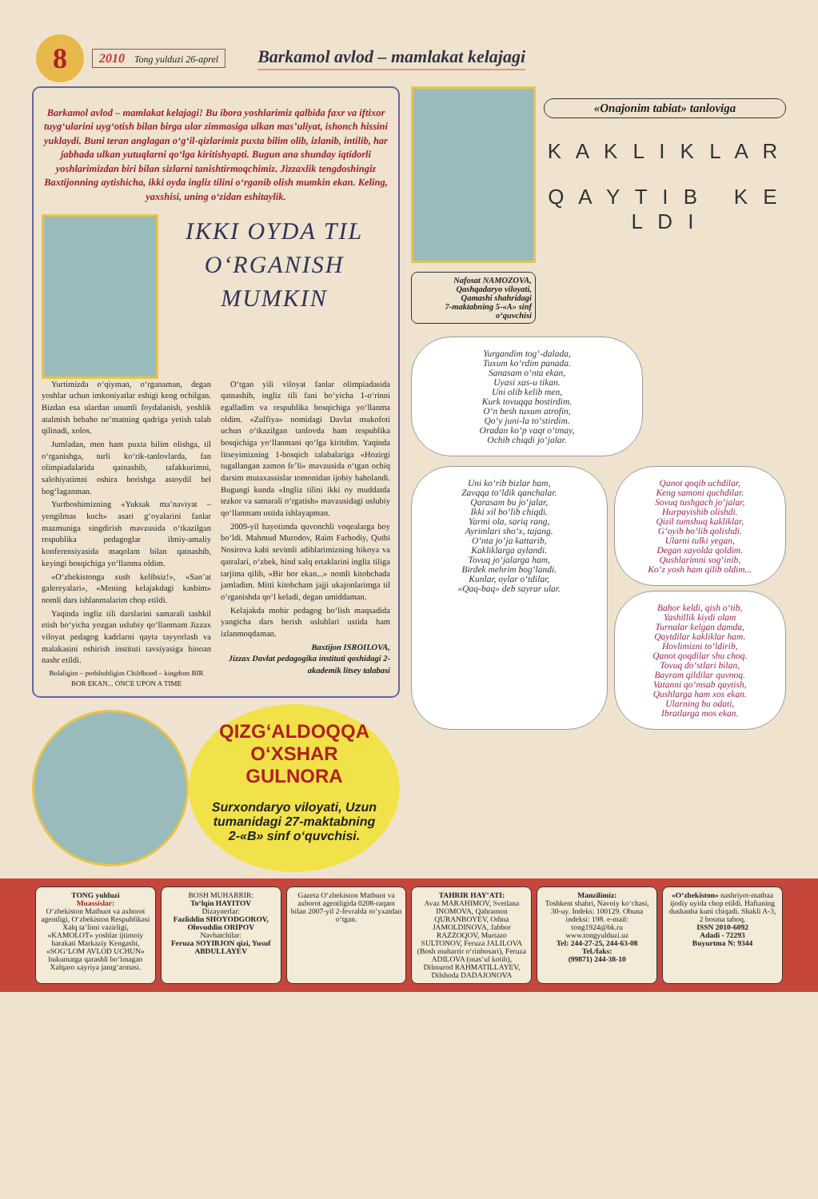8
2010 Tong yulduzi 26-aprel
Barkamol avlod – mamlakat kelajagi
Barkamol avlod – mamlakat kelajagi! Bu ibora yoshlarimiz qalbida faxr va iftixor tuyg‘ularini uyg‘otish bilan birga ular zimmasiga ulkan mas’uliyat, ishonch hissini yuklaydi. Buni teran anglagan o‘g‘il-qizlarimiz puxta bilim olib, izlanib, intilib, har jabhada ulkan yutuqlarni qo‘lga kiritishyapti. Bugun ana shunday iqtidorli yoshlarimizdan biri bilan sizlarni tanishtirmoqchimiz. Jizzaxlik tengdoshingiz Baxtijonning aytishicha, ikki oyda ingliz tilini o‘rganib olish mumkin ekan. Keling, yaxshisi, uning o‘zidan eshitaylik.
IKKI OYDA TIL O‘RGANISH MUMKIN
Yurtimizda o‘qiyman, o‘rganaman, degan yoshlar uchun imkoniyatlar eshigi keng ochilgan. Bizdan esa ulardan unumli foydalanish, yoshlik atalmish bebaho ne’matning qadriga yetish talab qilinadi, xolos.
Jumladan, men ham puxta bilim olishga, til o‘rganishga, turli ko‘rik-tanlovlarda, fan olimpiadalarida qatnashib, tafakkurimni, salohiyatimni oshira borishga astoydil bel bog‘laganman.
Yurtboshimizning «Yuksak ma’naviyat – yengilmas kuch» asari g‘oyalarini fanlar mazmuniga singdirish mavzusida o‘tkazilgan respublika pedagoglar ilmiy-amaliy konferensiyasida maqolam bilan qatnashib, keyingi bosqichiga yo‘llanma oldim.
«O‘zbekistonga xush kelibsiz!», «San’at galereyalari», «Mening kelajakdagi kasbim» nomli dars ishlanmalarim chop etildi.
Yaqinda ingliz tili darslarini samarali tashkil etish bo‘yicha yozgan uslubiy qo‘llanmam Jizzax viloyat pedagog kadrlarni qayta tayyorlash va malakasini oshirish instituti tavsiyasiga binoan nashr etildi.
Bolaligim – podshohligim Childhood – kingdom BIR BOR EKAN... ONCE UPON A TIME
O‘tgan yili viloyat fanlar olimpiadasida qatnashib, ingliz tili fani bo‘yicha 1-o‘rinni egalladim va respublika bosqichiga yo‘llanma oldim. «Zulfiya» nomidagi Davlat mukofoti uchun o‘tkazilgan tanlovda ham respublika bosqichiga yo‘llanmani qo‘lga kiritdim. Yaqinda litseyimizning 1-bosqich talabalariga «Hozirgi tugallangan zamon fe’li» mavzusida o‘tgan ochiq darsim mutaxassislar tomonidan ijobiy baholandi. Bugungi kunda «Ingliz tilini ikki oy muddatda tezkor va samarali o‘rgatish» mavzusidagi uslubiy qo‘llanmam ustida ishlayapman.
2009-yil hayotimda quvonchli voqealarga boy bo‘ldi. Mahmud Murodov, Raim Farhodiy, Qutbi Nosirova kabi sevimli adiblarimizning hikoya va qatralari, o‘zbek, hind xalq ertaklarini ingliz tiliga tarjima qilib, «Bir bor ekan...» nomli kitobchada jamladim. Mitti kitobcham jajji ukajonlarimga til o‘rganishda qo‘l keladi, degan umiddaman.
Kelajakda mohir pedagog bo‘lish maqsadida yangicha dars berish uslublari ustida ham izlanmoqdaman.
Baxtijon ISROILOVA,
Jizzax Davlat pedagogika instituti qoshidagi 2-akademik litsey talabasi
QIZG‘ALDOQQA O‘XSHAR GULNORA
Surxondaryo viloyati, Uzun tumanidagi 27-maktabning 2-«B» sinf o‘quvchisi.
Nafosat NAMOZOVA,
Qashqadaryo viloyati,
Qamashi shahridagi
7-maktabning 5-«A» sinf
o‘quvchisi
«Onajonim tabiat» tanloviga
K A K L I K L A R
Q A Y T I B K E L D I
Yurgandim tog‘-dalada,
Tuxum ko‘rdim panada.
Sanasam o‘nta ekan,
Uyasi xas-u tikan.
Uni olib kelib men,
Kurk tovuqqa bostirdim.
O‘n besh tuxum atrofin,
Qo‘y juni-la to‘stirdim.
Oradan ko‘p vaqt o‘tmay,
Ochib chiqdi jo‘jalar.
Uni ko‘rib bizlar ham,
Zavqqa to‘ldik qanchalar.
Qarasam bu jo‘jalar,
Ikki xil bo‘lib chiqdi.
Yarmi ola, sariq rang,
Ayrimlari sho‘x, tajang.
O‘nta jo‘ja kattarib,
Kakliklarga aylandi.
Tovuq jo‘jalarga ham,
Birdek mehrim bog‘landi.
Kunlar, oylar o‘tdilar,
«Qaq-baq» deb sayrar ular.
Qanot qoqib uchdilar,
Keng samoni quchdilar.
Sovuq tushgach jo‘jalar,
Hurpayishib olishdi.
Qizil tumshuq kakliklar,
G‘oyib bo‘lib qolishdi.
Ularni tulki yegan,
Degan xayolda qoldim.
Qushlarimni sog‘inib,
Ko‘z yosh ham qilib oldim...
Bahor keldi, qish o‘tib,
Yashillik kiydi olam
Turnalar kelgan damda,
Qaytdilar kakliklar ham.
Hovlimizni to‘ldirib,
Qanot qoqdilar shu choq.
Tovuq do‘stlari bilan,
Bayram qildilar quvnoq.
Vatanni qo‘msab qaytish,
Qushlarga ham xos ekan.
Ularning bu odati,
Ibratlarga mos ekan.
TONG yulduzi
Muassislar:
O‘zbekiston Matbuot va axborot agentligi, O‘zbekiston Respublikasi Xalq ta’limi vazirligi, «KAMOLOT» yoshlar ijtimoiy harakati Markaziy Kengashi, «SOG‘LOM AVLOD UCHUN» hukumatga qarashli bo‘lmagan Xalqaro xayriya jamg‘armasi.
BOSH MUHARRIR:
To‘lqin HAYITOV
Dizaynerlar:
Fazliddin SHOYODGOROV, Olovuddin ORIPOV
Navbatchilar:
Feruza SOYIBJON qizi, Yusuf ABDULLAYEV
Gazeta O‘zbekiston Matbuot va axborot agentligida 0208-raqam bilan 2007-yil 2-fevralda ro‘yxatdan o‘tgan.
TAHRIR HAY’ATI:
Avaz MARAHIMOV, Svetlana INOMOVA, Qahramon QURANBOYEV, Odina JAMOLDINOVA, Jabbor RAZZOQOV, Murtazo SULTONOV, Feruza JALILOVA (Bosh muharrir o‘rinbosari), Feruza ADILOVA (mas’ul kotib), Dilmurod RAHMATILLAYEV, Dilshoda DADAJONOVA
Manzilimiz:
Toshkent shahri, Navoiy ko‘chasi, 30-uy. Indeks: 100129. Obuna indeksi: 198. e-mail: tong1924@bk.ru www.tongyulduzi.uz
Tel: 244-27-25, 244-63-08
Tel./faks:
(99871) 244-38-10
«O‘zbekiston» nashriyot-matbaa ijodiy uyida chop etildi. Haftaning dushanba kuni chiqadi. Shakli A-3, 2 bosma taboq.
ISSN 2010-6092
Adadi - 72293
Buyurtma N: 9344